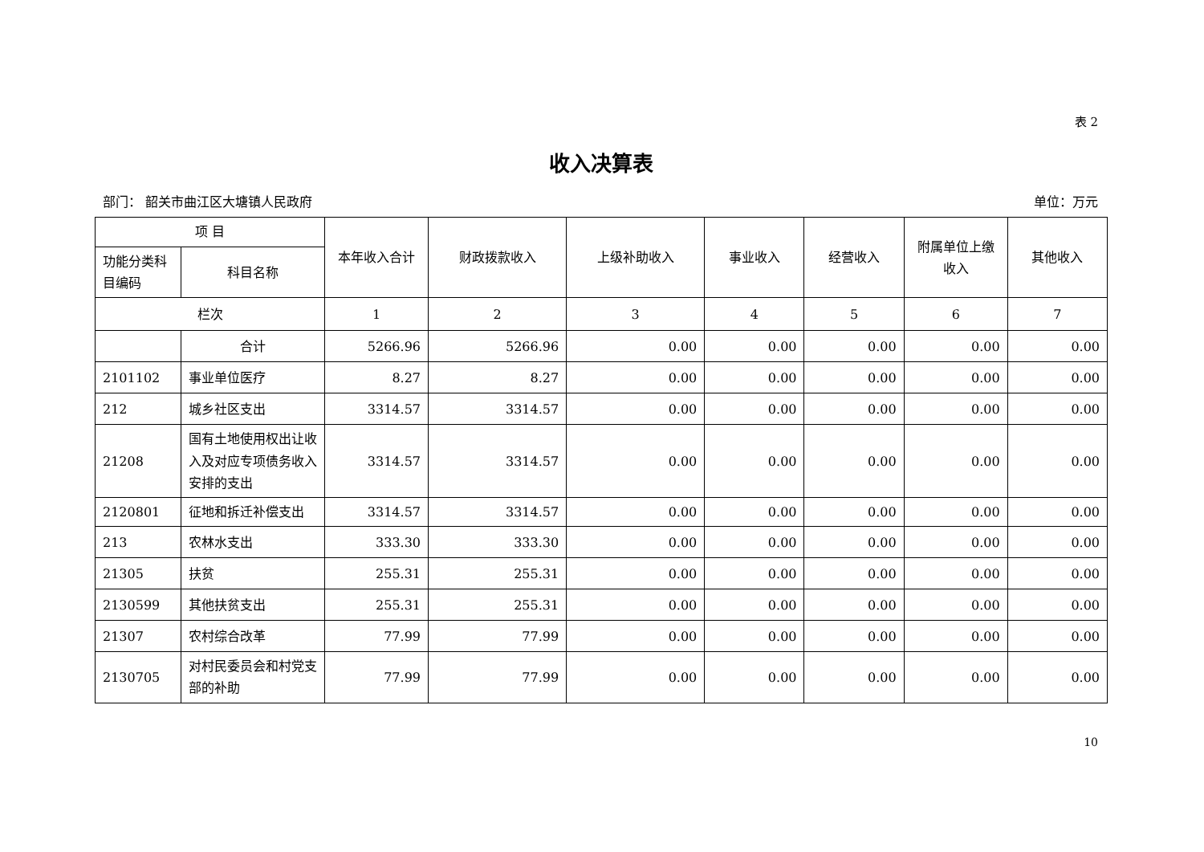表 2
收入决算表
部门： 韶关市曲江区大塘镇人民政府 单位：万元
| 项 目 | | 本年收入合计 | 财政拨款收入 | 上级补助收入 | 事业收入 | 经营收入 | 附属单位上缴收入 | 其他收入 |
| --- | --- | --- | --- | --- | --- | --- | --- | --- |
| 功能分类科目编码 | 科目名称 | | | | | | | |
| 栏次 | | 1 | 2 | 3 | 4 | 5 | 6 | 7 |
| | 合计 | 5266.96 | 5266.96 | 0.00 | 0.00 | 0.00 | 0.00 | 0.00 |
| 2101102 | 事业单位医疗 | 8.27 | 8.27 | 0.00 | 0.00 | 0.00 | 0.00 | 0.00 |
| 212 | 城乡社区支出 | 3314.57 | 3314.57 | 0.00 | 0.00 | 0.00 | 0.00 | 0.00 |
| 21208 | 国有土地使用权出让收入及对应专项债务收入安排的支出 | 3314.57 | 3314.57 | 0.00 | 0.00 | 0.00 | 0.00 | 0.00 |
| 2120801 | 征地和拆迁补偿支出 | 3314.57 | 3314.57 | 0.00 | 0.00 | 0.00 | 0.00 | 0.00 |
| 213 | 农林水支出 | 333.30 | 333.30 | 0.00 | 0.00 | 0.00 | 0.00 | 0.00 |
| 21305 | 扶贫 | 255.31 | 255.31 | 0.00 | 0.00 | 0.00 | 0.00 | 0.00 |
| 2130599 | 其他扶贫支出 | 255.31 | 255.31 | 0.00 | 0.00 | 0.00 | 0.00 | 0.00 |
| 21307 | 农村综合改革 | 77.99 | 77.99 | 0.00 | 0.00 | 0.00 | 0.00 | 0.00 |
| 2130705 | 对村民委员会和村党支部的补助 | 77.99 | 77.99 | 0.00 | 0.00 | 0.00 | 0.00 | 0.00 |
10